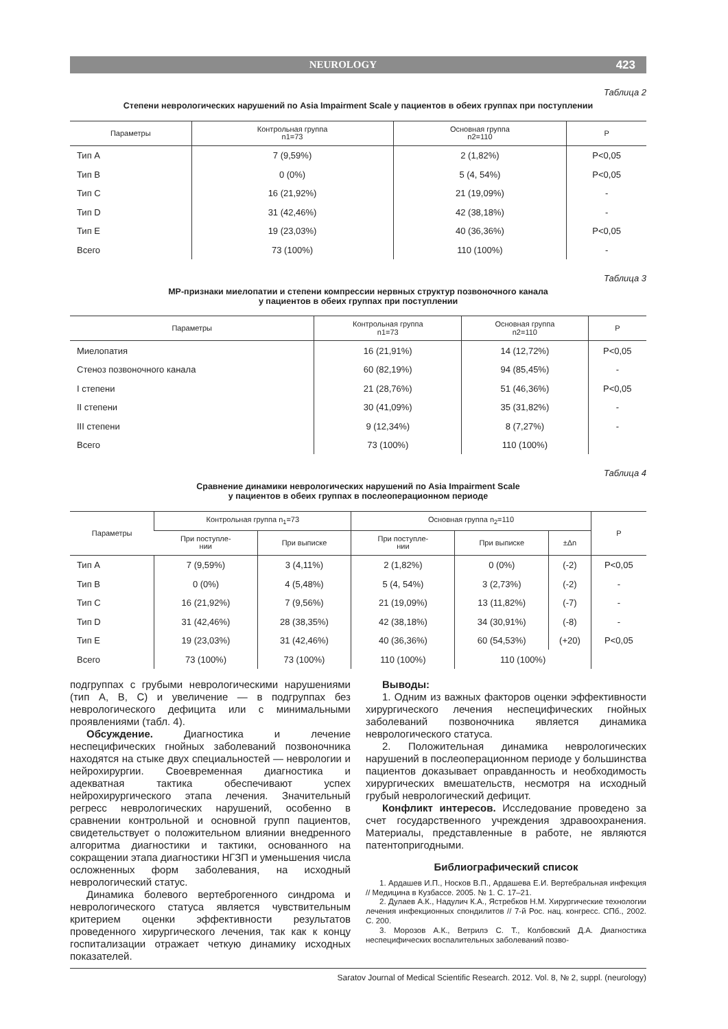NEUROLOGY 423
Таблица 2
Степени неврологических нарушений по Asia Impairment Scale у пациентов в обеих группах при поступлении
| Параметры | Контрольная группа n1=73 | Основная группа n2=110 | P |
| --- | --- | --- | --- |
| Тип A | 7 (9,59%) | 2 (1,82%) | P<0,05 |
| Тип B | 0 (0%) | 5 (4, 54%) | P<0,05 |
| Тип C | 16 (21,92%) | 21 (19,09%) | - |
| Тип D | 31 (42,46%) | 42 (38,18%) | - |
| Тип E | 19 (23,03%) | 40 (36,36%) | P<0,05 |
| Всего | 73 (100%) | 110 (100%) | - |
Таблица 3
МР-признаки миелопатии и степени компрессии нервных структур позвоночного канала
у пациентов в обеих группах при поступлении
| Параметры | Контрольная группа n1=73 | Основная группа n2=110 | P |
| --- | --- | --- | --- |
| Миелопатия | 16 (21,91%) | 14 (12,72%) | P<0,05 |
| Стеноз позвоночного канала | 60 (82,19%) | 94 (85,45%) | - |
| I степени | 21 (28,76%) | 51 (46,36%) | P<0,05 |
| II степени | 30 (41,09%) | 35 (31,82%) | - |
| III степени | 9 (12,34%) | 8 (7,27%) | - |
| Всего | 73 (100%) | 110 (100%) | |
Таблица 4
Сравнение динамики неврологических нарушений по Asia Impairment Scale
у пациентов в обеих группах в послеоперационном периоде
| Параметры | Контрольная группа n<sub>1</sub>=73 | | Основная группа n<sub>2</sub>=110 | | | P |
| --- | --- | --- | --- | --- | --- | --- |
| | При поступле- нии | При выписке | При поступле- нии | При выписке | ±Δn | |
| Тип A | 7 (9,59%) | 3 (4,11%) | 2 (1,82%) | 0 (0%) | (-2) | P<0,05 |
| Тип B | 0 (0%) | 4 (5,48%) | 5 (4, 54%) | 3 (2,73%) | (-2) | - |
| Тип C | 16 (21,92%) | 7 (9,56%) | 21 (19,09%) | 13 (11,82%) | (-7) | - |
| Тип D | 31 (42,46%) | 28 (38,35%) | 42 (38,18%) | 34 (30,91%) | (-8) | - |
| Тип E | 19 (23,03%) | 31 (42,46%) | 40 (36,36%) | 60 (54,53%) | (+20) | P<0,05 |
| Всего | 73 (100%) | 73 (100%) | 110 (100%) | 110 (100%) | | |
подгруппах с грубыми неврологическими нарушениями (тип А, В, С) и увеличение — в подгруппах без неврологического дефицита или с минимальными проявлениями (табл. 4).
Обсуждение. Диагностика и лечение неспецифических гнойных заболеваний позвоночника находятся на стыке двух специальностей — неврологии и нейрохирургии. Своевременная диагностика и адекватная тактика обеспечивают успех нейрохирургического этапа лечения. Значительный регресс неврологических нарушений, особенно в сравнении контрольной и основной групп пациентов, свидетельствует о положительном влиянии внедренного алгоритма диагностики и тактики, основанного на сокращении этапа диагностики НГЗП и уменьшения числа осложненных форм заболевания, на исходный неврологический статус.
Динамика болевого вертеброгенного синдрома и неврологического статуса является чувствительным критерием оценки эффективности результатов проведенного хирургического лечения, так как к концу госпитализации отражает четкую динамику исходных показателей.
Выводы:
1. Одним из важных факторов оценки эффективности хирургического лечения неспецифических гнойных заболеваний позвоночника является динамика неврологического статуса.
2. Положительная динамика неврологических нарушений в послеоперационном периоде у большинства пациентов доказывает оправданность и необходимость хирургических вмешательств, несмотря на исходный грубый неврологический дефицит.
Конфликт интересов. Исследование проведено за счет государственного учреждения здравоохранения. Материалы, представленные в работе, не являются патентопригодными.
Библиографический список
1. Ардашев И.П., Носков В.П., Ардашева Е.И. Вертебральная инфекция // Медицина в Кузбассе. 2005. № 1. С. 17–21.
2. Дулаев А.К., Надулич К.А., Ястребков Н.М. Хирургические технологии лечения инфекционных спондилитов // 7-й Рос. нац. конгресс. СПб., 2002. С. 200.
3. Морозов А.К., Ветрилэ С. Т., Колбовский Д.А. Диагностика неспецифических воспалительных заболеваний позво-
Saratov Journal of Medical Scientific Research. 2012. Vol. 8, № 2, suppl. (neurology)